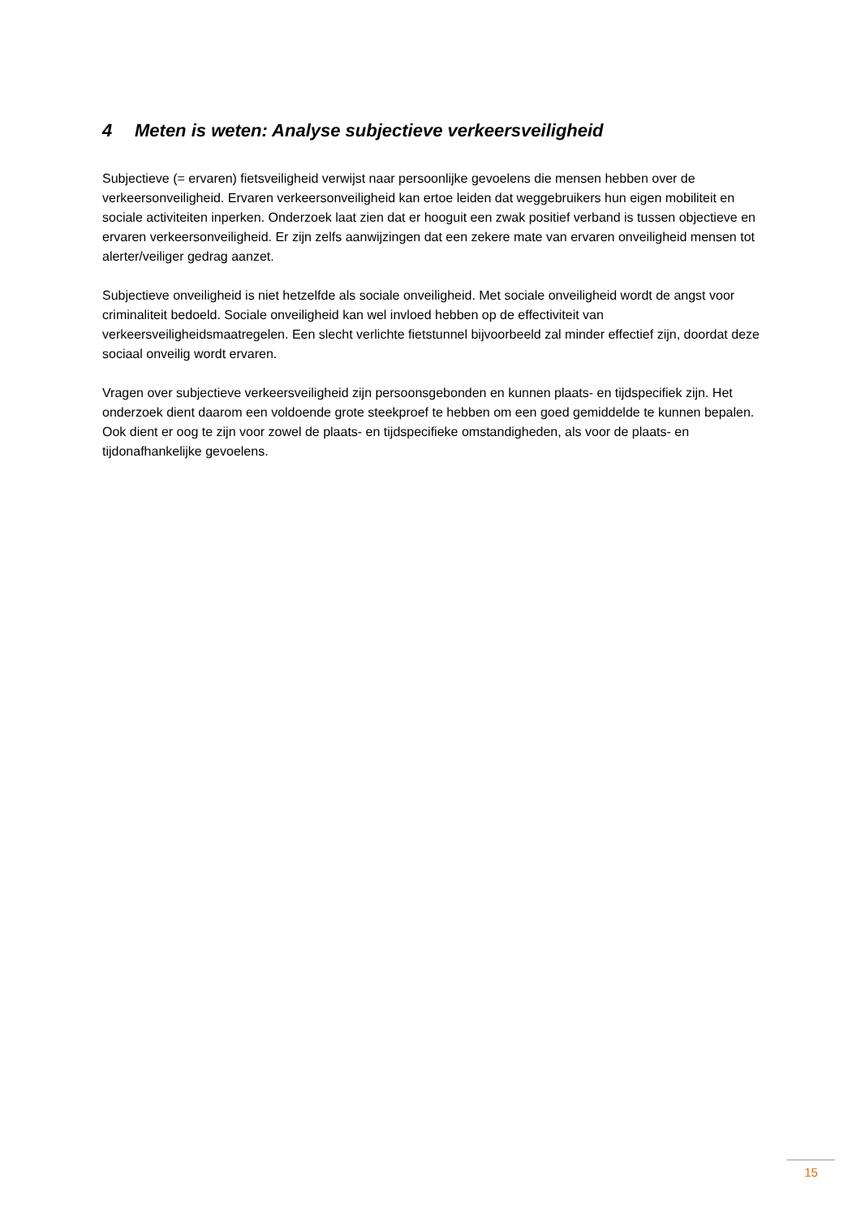4 Meten is weten: Analyse subjectieve verkeersveiligheid
Subjectieve (= ervaren) fietsveiligheid verwijst naar persoonlijke gevoelens die mensen hebben over de verkeersonveiligheid. Ervaren verkeersonveiligheid kan ertoe leiden dat weggebruikers hun eigen mobiliteit en sociale activiteiten inperken. Onderzoek laat zien dat er hooguit een zwak positief verband is tussen objectieve en ervaren verkeersonveiligheid. Er zijn zelfs aanwijzingen dat een zekere mate van ervaren onveiligheid mensen tot alerter/veiliger gedrag aanzet.
Subjectieve onveiligheid is niet hetzelfde als sociale onveiligheid. Met sociale onveiligheid wordt de angst voor criminaliteit bedoeld. Sociale onveiligheid kan wel invloed hebben op de effectiviteit van verkeersveiligheidsmaatregelen. Een slecht verlichte fietstunnel bijvoorbeeld zal minder effectief zijn, doordat deze sociaal onveilig wordt ervaren.
Vragen over subjectieve verkeersveiligheid zijn persoonsgebonden en kunnen plaats- en tijdspecifiek zijn. Het onderzoek dient daarom een voldoende grote steekproef te hebben om een goed gemiddelde te kunnen bepalen. Ook dient er oog te zijn voor zowel de plaats- en tijdspecifieke omstandigheden, als voor de plaats- en tijdonafhankelijke gevoelens.
15